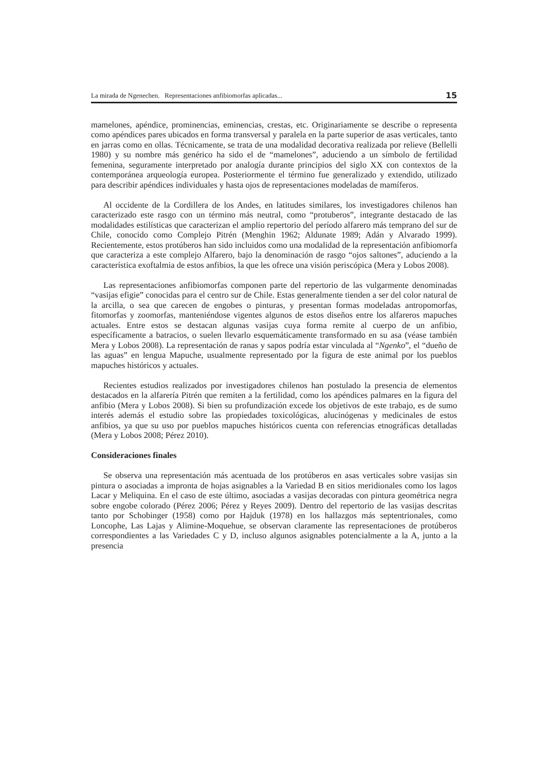La mirada de Ngenechen. Representaciones anfibiomorfas aplicadas... 15
mamelones, apéndice, prominencias, eminencias, crestas, etc. Originariamente se describe o representa como apéndices pares ubicados en forma transversal y paralela en la parte superior de asas verticales, tanto en jarras como en ollas. Técnicamente, se trata de una modalidad decorativa realizada por relieve (Bellelli 1980) y su nombre más genérico ha sido el de “mamelones”, aduciendo a un símbolo de fertilidad femenina, seguramente interpretado por analogía durante principios del siglo XX con contextos de la contemporánea arqueología europea. Posteriormente el término fue generalizado y extendido, utilizado para describir apéndices individuales y hasta ojos de representaciones modeladas de mamíferos.
Al occidente de la Cordillera de los Andes, en latitudes similares, los investigadores chilenos han caracterizado este rasgo con un término más neutral, como “protuberos”, integrante destacado de las modalidades estilísticas que caracterizan el amplio repertorio del período alfarero más temprano del sur de Chile, conocido como Complejo Pitrén (Menghin 1962; Aldunate 1989; Adán y Alvarado 1999). Recientemente, estos protúberos han sido incluidos como una modalidad de la representación anfibiomorfa que caracteriza a este complejo Alfarero, bajo la denominación de rasgo “ojos saltones”, aduciendo a la característica exoftalmia de estos anfibios, la que les ofrece una visión periscópica (Mera y Lobos 2008).
Las representaciones anfibiomorfas componen parte del repertorio de las vulgarmente denominadas “vasijas efigie” conocidas para el centro sur de Chile. Estas generalmente tienden a ser del color natural de la arcilla, o sea que carecen de engobes o pinturas, y presentan formas modeladas antropomorfas, fitomorfas y zoomorfas, manteniéndose vigentes algunos de estos diseños entre los alfareros mapuches actuales. Entre estos se destacan algunas vasijas cuya forma remite al cuerpo de un anfibio, específicamente a batracios, o suelen llevarlo esquemáticamente transformado en su asa (véase también Mera y Lobos 2008). La representación de ranas y sapos podría estar vinculada al “Ngenko”, el “dueño de las aguas” en lengua Mapuche, usualmente representado por la figura de este animal por los pueblos mapuches históricos y actuales.
Recientes estudios realizados por investigadores chilenos han postulado la presencia de elementos destacados en la alfarería Pitrén que remiten a la fertilidad, como los apéndices palmares en la figura del anfibio (Mera y Lobos 2008). Si bien su profundización excede los objetivos de este trabajo, es de sumo interés además el estudio sobre las propiedades toxicológicas, alucinógenas y medicinales de estos anfibios, ya que su uso por pueblos mapuches históricos cuenta con referencias etnográficas detalladas (Mera y Lobos 2008; Pérez 2010).
Consideraciones finales
Se observa una representación más acentuada de los protúberos en asas verticales sobre vasijas sin pintura o asociadas a impronta de hojas asignables a la Variedad B en sitios meridionales como los lagos Lacar y Meliquina. En el caso de este último, asociadas a vasijas decoradas con pintura geométrica negra sobre engobe colorado (Pérez 2006; Pérez y Reyes 2009). Dentro del repertorio de las vasijas descritas tanto por Schobinger (1958) como por Hajduk (1978) en los hallazgos más septentrionales, como Loncophe, Las Lajas y Alimine-Moquehue, se observan claramente las representaciones de protúberos correspondientes a las Variedades C y D, incluso algunos asignables potencialmente a la A, junto a la presencia